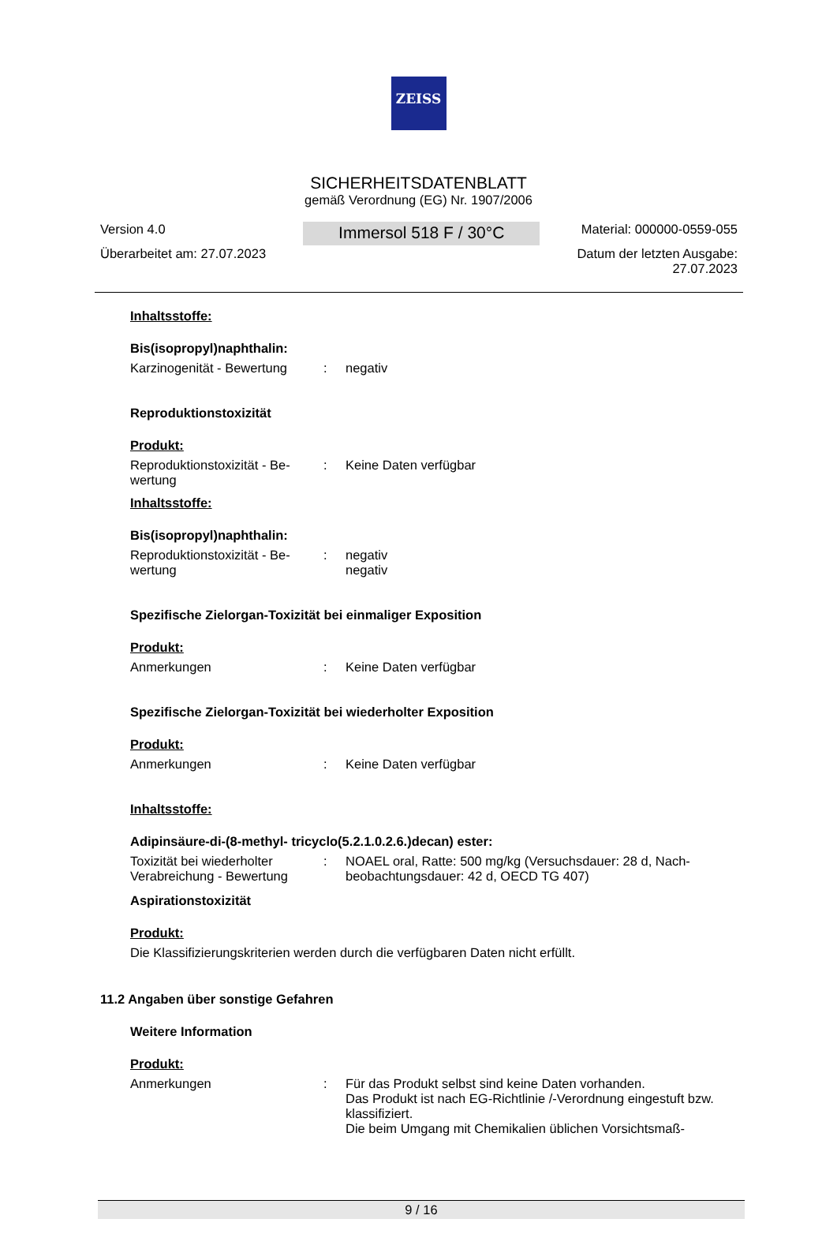ZEISS
SICHERHEITSDATENBLATT
gemäß Verordnung (EG) Nr. 1907/2006
Version 4.0
Überarbeitet am: 27.07.2023
Immersol 518 F / 30°C
Material: 000000-0559-055
Datum der letzten Ausgabe:
27.07.2023
Inhaltsstoffe:
Bis(isopropyl)naphthalin:
Karzinogenität - Bewertung
: negativ
Reproduktionstoxizität
Produkt:
Reproduktionstoxizität - Be-wertung
: Keine Daten verfügbar
Inhaltsstoffe:
Bis(isopropyl)naphthalin:
Reproduktionstoxizität - Be-wertung
: negativ
negativ
Spezifische Zielorgan-Toxizität bei einmaliger Exposition
Produkt:
Anmerkungen : Keine Daten verfügbar
Spezifische Zielorgan-Toxizität bei wiederholter Exposition
Produkt:
Anmerkungen : Keine Daten verfügbar
Inhaltsstoffe:
Adipinsäure-di-(8-methyl- tricyclo(5.2.1.0.2.6.)decan) ester:
Toxizität bei wiederholter Verabreichung - Bewertung
: NOAEL oral, Ratte: 500 mg/kg (Versuchsdauer: 28 d, Nach-beobachtungsdauer: 42 d, OECD TG 407)
Aspirationstoxizität
Produkt:
Die Klassifizierungskriterien werden durch die verfügbaren Daten nicht erfüllt.
11.2 Angaben über sonstige Gefahren
Weitere Information
Produkt:
Anmerkungen : Für das Produkt selbst sind keine Daten vorhanden.
Das Produkt ist nach EG-Richtlinie /-Verordnung eingestuft bzw. klassifiziert.
Die beim Umgang mit Chemikalien üblichen Vorsichtsmaß-
9 / 16